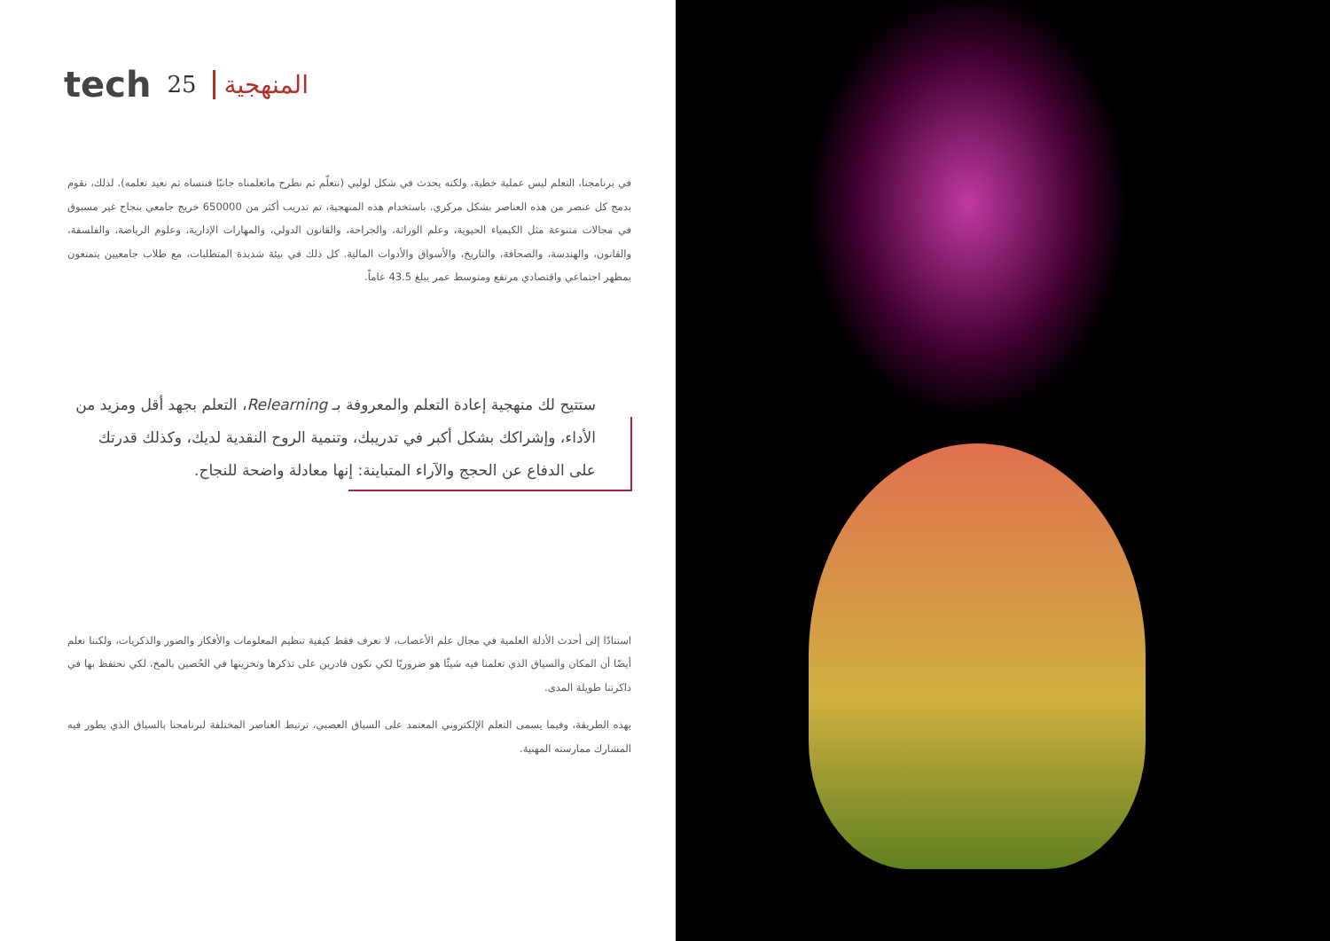tech 25 المنهجية
في برنامجنا، التعلم ليس عملية خطية، ولكنه يحدث في شكل لولبي (نتعلّم ثم نطرح ماتعلمناه جانبًا فننساه ثم نعيد تعلمه). لذلك، نقوم بدمج كل عنصر من هذه العناصر بشكل مركزي. باستخدام هذه المنهجية، تم تدريب أكثر من 650000 خريج جامعي بنجاح غير مسبوق في مجالات متنوعة مثل الكيمياء الحيوية، وعلم الوراثة، والجراحة، والقانون الدولي، والمهارات الإدارية، وعلوم الرياضة، والفلسفة، والقانون، والهندسة، والصحافة، والتاريخ، والأسواق والأدوات المالية. كل ذلك في بيئة شديدة المتطلبات، مع طلاب جامعيين يتمتعون بمظهر اجتماعي واقتصادي مرتفع ومتوسط عمر يبلغ 43.5 عاماً.
ستتيح لك منهجية إعادة التعلم والمعروفة بـ Relearning، التعلم بجهد أقل ومزيد من الأداء، وإشراكك بشكل أكبر في تدريبك، وتنمية الروح النقدية لديك، وكذلك قدرتك على الدفاع عن الحجج والآراء المتباينة: إنها معادلة واضحة للنجاح.
استنادًا إلى أحدث الأدلة العلمية في مجال علم الأعصاب، لا نعرف فقط كيفية تنظيم المعلومات والأفكار والصور والذكريات، ولكننا نعلم أيضًا أن المكان والسياق الذي تعلمنا فيه شيئًا هو ضروريًا لكي نكون قادرين على تذكرها وتخزينها في الحُصين بالمخ، لكي نحتفظ بها في ذاكرتنا طويلة المدى.
بهذه الطريقة، وفيما يسمى التعلم الإلكتروني المعتمد على السياق العصبي، ترتبط العناصر المختلفة لبرنامجنا بالسياق الذي يطور فيه المشارك ممارسته المهنية.